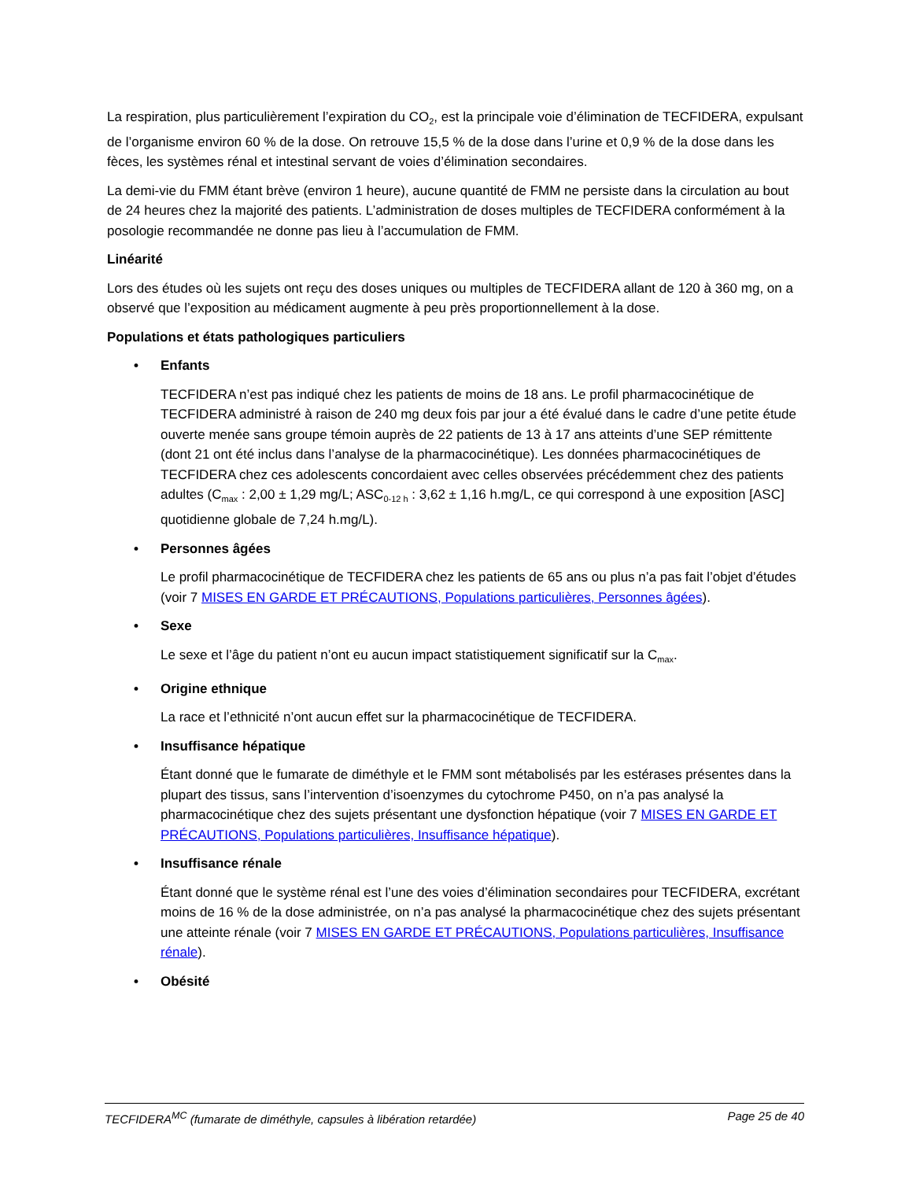La respiration, plus particulièrement l’expiration du CO<sub>2</sub>, est la principale voie d’élimination de TECFIDERA, expulsant de l’organisme environ 60 % de la dose. On retrouve 15,5 % de la dose dans l’urine et 0,9 % de la dose dans les fèces, les systèmes rénal et intestinal servant de voies d’élimination secondaires.
La demi-vie du FMM étant brève (environ 1 heure), aucune quantité de FMM ne persiste dans la circulation au bout de 24 heures chez la majorité des patients. L’administration de doses multiples de TECFIDERA conformément à la posologie recommandée ne donne pas lieu à l’accumulation de FMM.
Linéarité
Lors des études où les sujets ont reçu des doses uniques ou multiples de TECFIDERA allant de 120 à 360 mg, on a observé que l’exposition au médicament augmente à peu près proportionnellement à la dose.
Populations et états pathologiques particuliers
• Enfants
TECFIDERA n’est pas indiqué chez les patients de moins de 18 ans. Le profil pharmacocinétique de TECFIDERA administré à raison de 240 mg deux fois par jour a été évalué dans le cadre d’une petite étude ouverte menée sans groupe témoin auprès de 22 patients de 13 à 17 ans atteints d’une SEP rémittente (dont 21 ont été inclus dans l’analyse de la pharmacocinétique). Les données pharmacocinétiques de TECFIDERA chez ces adolescents concordaient avec celles observées précédemment chez des patients adultes (C<sub>max</sub> : 2,00 ± 1,29 mg/L; ASC<sub>0-12 h</sub> : 3,62 ± 1,16 h.mg/L, ce qui correspond à une exposition [ASC] quotidienne globale de 7,24 h.mg/L).
• Personnes âgées
Le profil pharmacocinétique de TECFIDERA chez les patients de 65 ans ou plus n’a pas fait l’objet d’études (voir 7 MISES EN GARDE ET PRÉCAUTIONS, Populations particulières, Personnes âgées).
• Sexe
Le sexe et l’âge du patient n’ont eu aucun impact statistiquement significatif sur la C<sub>max</sub>.
• Origine ethnique
La race et l’ethnicité n’ont aucun effet sur la pharmacocinétique de TECFIDERA.
• Insuffisance hépatique
Étant donné que le fumarate de diméthyle et le FMM sont métabolisés par les estérases présentes dans la plupart des tissus, sans l’intervention d’isoenzymes du cytochrome P450, on n’a pas analysé la pharmacocinétique chez des sujets présentant une dysfonction hépatique (voir 7 MISES EN GARDE ET PRÉCAUTIONS, Populations particulières, Insuffisance hépatique).
• Insuffisance rénale
Étant donné que le système rénal est l’une des voies d’élimination secondaires pour TECFIDERA, excrétant moins de 16 % de la dose administrée, on n’a pas analysé la pharmacocinétique chez des sujets présentant une atteinte rénale (voir 7 MISES EN GARDE ET PRÉCAUTIONS, Populations particulières, Insuffisance rénale).
• Obésité
TECFIDERA<sup>MC</sup> (fumarate de diméthyle, capsules à libération retardée) Page 25 de 40